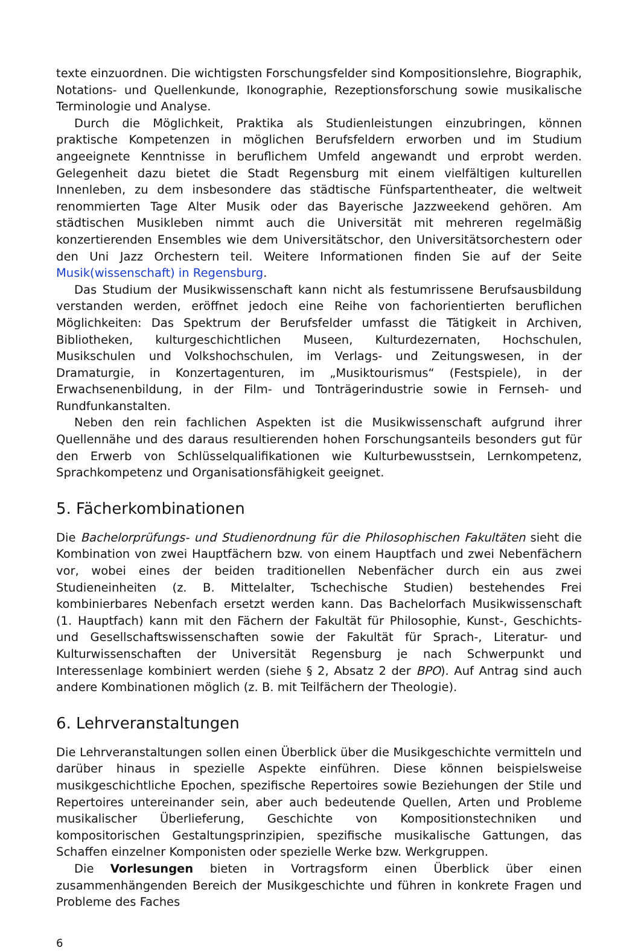texte einzuordnen. Die wichtigsten Forschungsfelder sind Kompositionslehre, Biographik, Notations- und Quellenkunde, Ikonographie, Rezeptionsforschung sowie musikalische Terminologie und Analyse.
Durch die Möglichkeit, Praktika als Studienleistungen einzubringen, können praktische Kompetenzen in möglichen Berufsfeldern erworben und im Studium angeeignete Kenntnisse in beruflichem Umfeld angewandt und erprobt werden. Gelegenheit dazu bietet die Stadt Regensburg mit einem vielfältigen kulturellen Innenleben, zu dem insbesondere das städtische Fünfspartentheater, die weltweit renommierten Tage Alter Musik oder das Bayerische Jazzweekend gehören. Am städtischen Musikleben nimmt auch die Universität mit mehreren regelmäßig konzertierenden Ensembles wie dem Universitätschor, den Universitätsorchestern oder den Uni Jazz Orchestern teil. Weitere Informationen finden Sie auf der Seite Musik(wissenschaft) in Regensburg.
Das Studium der Musikwissenschaft kann nicht als festumrissene Berufsausbildung verstanden werden, eröffnet jedoch eine Reihe von fachorientierten beruflichen Möglichkeiten: Das Spektrum der Berufsfelder umfasst die Tätigkeit in Archiven, Bibliotheken, kulturgeschichtlichen Museen, Kulturdezernaten, Hochschulen, Musikschulen und Volkshochschulen, im Verlags- und Zeitungswesen, in der Dramaturgie, in Konzertagenturen, im „Musiktourismus“ (Festspiele), in der Erwachsenenbildung, in der Film- und Tonträgerindustrie sowie in Fernseh- und Rundfunkanstalten.
Neben den rein fachlichen Aspekten ist die Musikwissenschaft aufgrund ihrer Quellennähe und des daraus resultierenden hohen Forschungsanteils besonders gut für den Erwerb von Schlüsselqualifikationen wie Kulturbewusstsein, Lernkompetenz, Sprachkompetenz und Organisationsfähigkeit geeignet.
5. Fächerkombinationen
Die Bachelorprüfungs- und Studienordnung für die Philosophischen Fakultäten sieht die Kombination von zwei Hauptfächern bzw. von einem Hauptfach und zwei Nebenfächern vor, wobei eines der beiden traditionellen Nebenfächer durch ein aus zwei Studieneinheiten (z. B. Mittelalter, Tschechische Studien) bestehendes Frei kombinierbares Nebenfach ersetzt werden kann. Das Bachelorfach Musikwissenschaft (1. Hauptfach) kann mit den Fächern der Fakultät für Philosophie, Kunst-, Geschichts- und Gesellschaftswissenschaften sowie der Fakultät für Sprach-, Literatur- und Kulturwissenschaften der Universität Regensburg je nach Schwerpunkt und Interessenlage kombiniert werden (siehe § 2, Absatz 2 der BPO). Auf Antrag sind auch andere Kombinationen möglich (z. B. mit Teilfächern der Theologie).
6. Lehrveranstaltungen
Die Lehrveranstaltungen sollen einen Überblick über die Musikgeschichte vermitteln und darüber hinaus in spezielle Aspekte einführen. Diese können beispielsweise musikgeschichtliche Epochen, spezifische Repertoires sowie Beziehungen der Stile und Repertoires untereinander sein, aber auch bedeutende Quellen, Arten und Probleme musikalischer Überlieferung, Geschichte von Kompositionstechniken und kompositorischen Gestaltungsprinzipien, spezifische musikalische Gattungen, das Schaffen einzelner Komponisten oder spezielle Werke bzw. Werkgruppen.
Die Vorlesungen bieten in Vortragsform einen Überblick über einen zusammenhängenden Bereich der Musikgeschichte und führen in konkrete Fragen und Probleme des Faches
6